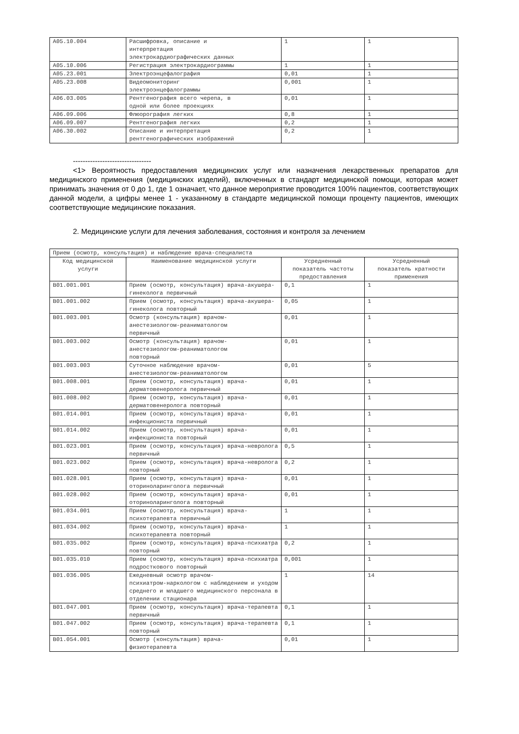| A05.10.004 | Расшифровка, описание и интерпретация электрокардиографических данных | 1 | 1 |
| A05.10.006 | Регистрация электрокардиограммы | 1 | 1 |
| A05.23.001 | Электроэнцефалография | 0,01 | 1 |
| A05.23.008 | Видеомониторинг электроэнцефалограммы | 0,001 | 1 |
| A06.03.005 | Рентгенография всего черепа, в одной или более проекциях | 0,01 | 1 |
| A06.09.006 | Флюорография легких | 0,8 | 1 |
| A06.09.007 | Рентгенография легких | 0,2 | 1 |
| A06.30.002 | Описание и интерпретация рентгенографических изображений | 0,2 | 1 |
--------------------------------
<1> Вероятность предоставления медицинских услуг или назначения лекарственных препаратов для медицинского применения (медицинских изделий), включенных в стандарт медицинской помощи, которая может принимать значения от 0 до 1, где 1 означает, что данное мероприятие проводится 100% пациентов, соответствующих данной модели, а цифры менее 1 - указанному в стандарте медицинской помощи проценту пациентов, имеющих соответствующие медицинские показания.
2. Медицинские услуги для лечения заболевания, состояния и контроля за лечением
| Прием (осмотр, консультация) и наблюдение врача-специалиста | | | |
| Код медицинской услуги | Наименование медицинской услуги | Усредненный показатель частоты предоставления | Усредненный показатель кратности применения |
| B01.001.001 | Прием (осмотр, консультация) врача-акушера-гинеколога первичный | 0,1 | 1 |
| B01.001.002 | Прием (осмотр, консультация) врача-акушера-гинеколога повторный | 0,05 | 1 |
| B01.003.001 | Осмотр (консультация) врачом- анестезиологом-реаниматологом первичный | 0,01 | 1 |
| B01.003.002 | Осмотр (консультация) врачом- анестезиологом-реаниматологом повторный | 0,01 | 1 |
| B01.003.003 | Суточное наблюдение врачом- анестезиологом-реаниматологом | 0,01 | 5 |
| B01.008.001 | Прием (осмотр, консультация) врача-дерматовенеролога первичный | 0,01 | 1 |
| B01.008.002 | Прием (осмотр, консультация) врача-дерматовенеролога повторный | 0,01 | 1 |
| B01.014.001 | Прием (осмотр, консультация) врача-инфекциониста первичный | 0,01 | 1 |
| B01.014.002 | Прием (осмотр, консультация) врача-инфекциониста повторный | 0,01 | 1 |
| B01.023.001 | Прием (осмотр, консультация) врача-невролога первичный | 0,5 | 1 |
| B01.023.002 | Прием (осмотр, консультация) врача-невролога повторный | 0,2 | 1 |
| B01.028.001 | Прием (осмотр, консультация) врача-оториноларинголога первичный | 0,01 | 1 |
| B01.028.002 | Прием (осмотр, консультация) врача-оториноларинголога повторный | 0,01 | 1 |
| B01.034.001 | Прием (осмотр, консультация) врача-психотерапевта первичный | 1 | 1 |
| B01.034.002 | Прием (осмотр, консультация) врача-психотерапевта повторный | 1 | 1 |
| B01.035.002 | Прием (осмотр, консультация) врача-психиатра повторный | 0,2 | 1 |
| B01.035.010 | Прием (осмотр, консультация) врача-психиатра подросткового повторный | 0,001 | 1 |
| B01.036.005 | Ежедневный осмотр врачом- психиатром-наркологом с наблюдением и уходом среднего и младшего медицинского персонала в отделении стационара | 1 | 14 |
| B01.047.001 | Прием (осмотр, консультация) врача-терапевта первичный | 0,1 | 1 |
| B01.047.002 | Прием (осмотр, консультация) врача-терапевта повторный | 0,1 | 1 |
| B01.054.001 | Осмотр (консультация) врача- физиотерапевта | 0,01 | 1 |